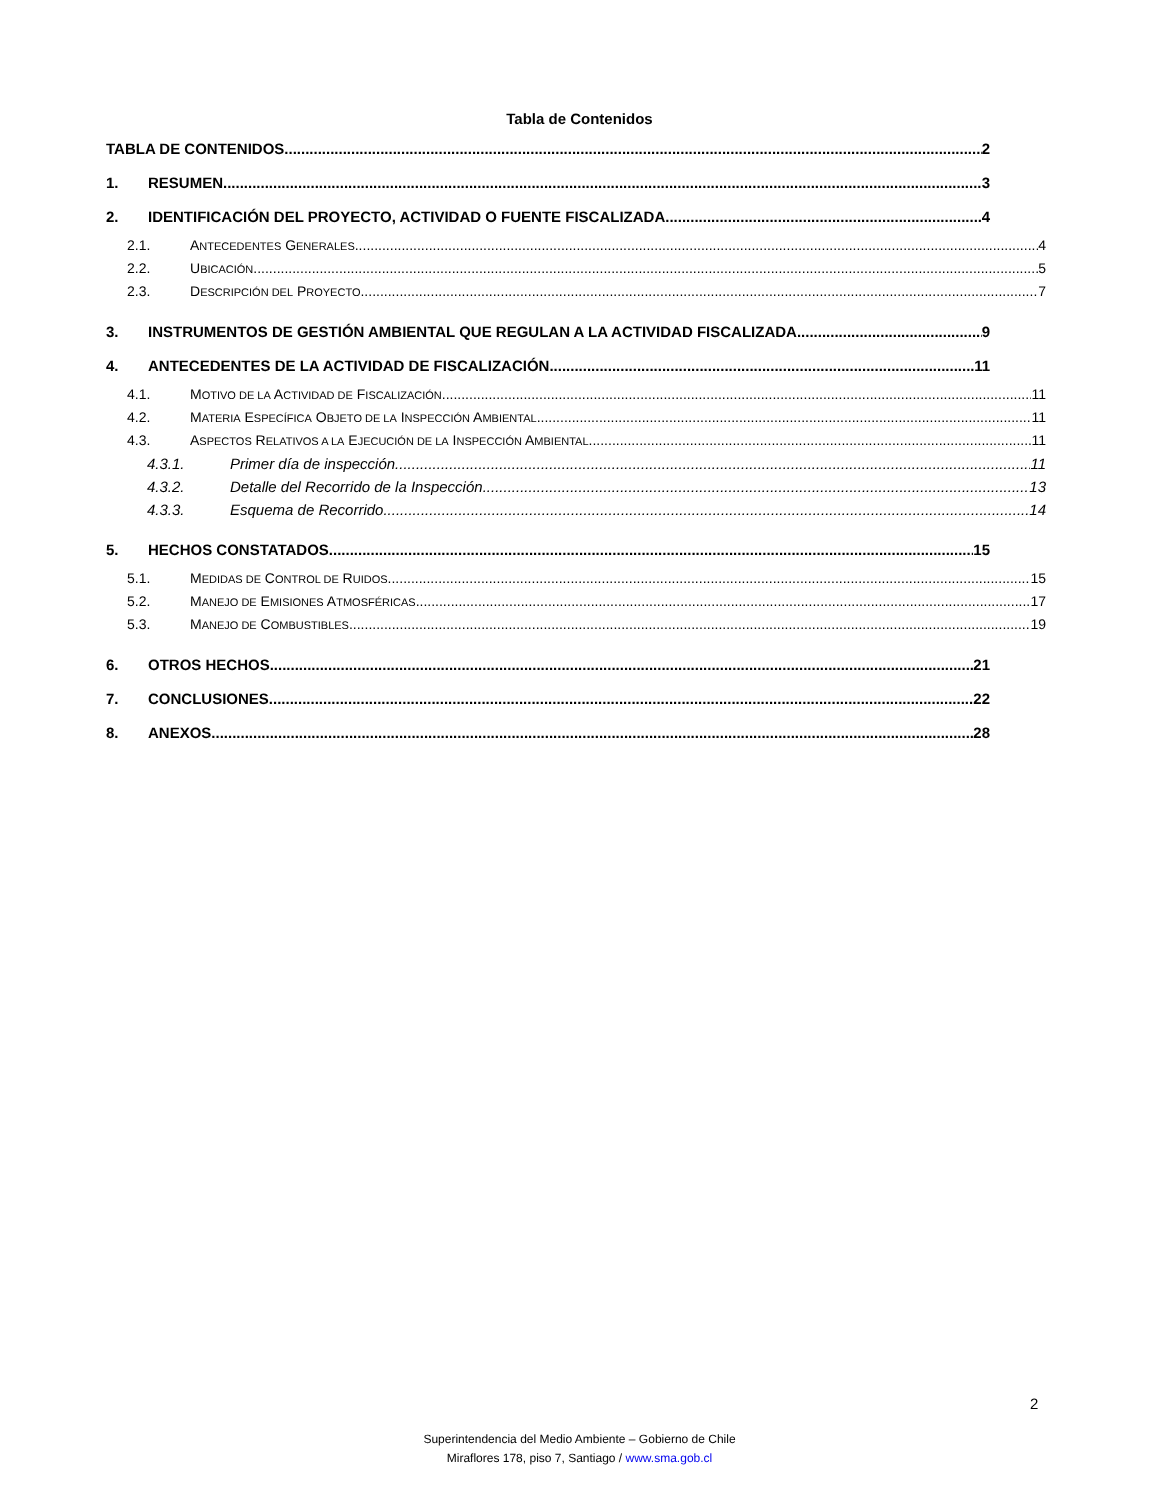Tabla de Contenidos
TABLA DE CONTENIDOS 2
1. RESUMEN. 3
2. IDENTIFICACIÓN DEL PROYECTO, ACTIVIDAD O FUENTE FISCALIZADA 4
2.1. ANTECEDENTES GENERALES 4
2.2. UBICACIÓN 5
2.3. DESCRIPCIÓN DEL PROYECTO 7
3. INSTRUMENTOS DE GESTIÓN AMBIENTAL QUE REGULAN A LA ACTIVIDAD FISCALIZADA. 9
4. ANTECEDENTES DE LA ACTIVIDAD DE FISCALIZACIÓN. 11
4.1. MOTIVO DE LA ACTIVIDAD DE FISCALIZACIÓN 11
4.2. MATERIA ESPECÍFICA OBJETO DE LA INSPECCIÓN AMBIENTAL 11
4.3. ASPECTOS RELATIVOS A LA EJECUCIÓN DE LA INSPECCIÓN AMBIENTAL. 11
4.3.1. Primer día de inspección. 11
4.3.2. Detalle del Recorrido de la Inspección. 13
4.3.3. Esquema de Recorrido. 14
5. HECHOS CONSTATADOS. 15
5.1. MEDIDAS DE CONTROL DE RUIDOS 15
5.2. MANEJO DE EMISIONES ATMOSFÉRICAS 17
5.3. MANEJO DE COMBUSTIBLES 19
6. OTROS HECHOS. 21
7. CONCLUSIONES. 22
8. ANEXOS. 28
2
Superintendencia del Medio Ambiente – Gobierno de Chile
Miraflores 178, piso 7, Santiago / www.sma.gob.cl